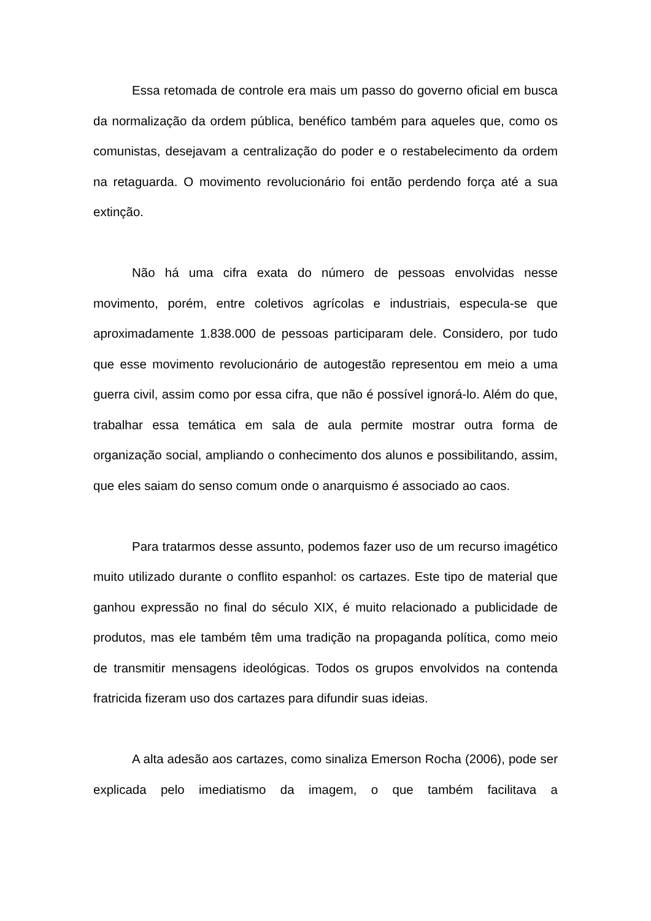Essa retomada de controle era mais um passo do governo oficial em busca da normalização da ordem pública, benéfico também para aqueles que, como os comunistas, desejavam a centralização do poder e o restabelecimento da ordem na retaguarda. O movimento revolucionário foi então perdendo força até a sua extinção.
Não há uma cifra exata do número de pessoas envolvidas nesse movimento, porém, entre coletivos agrícolas e industriais, especula-se que aproximadamente 1.838.000 de pessoas participaram dele. Considero, por tudo que esse movimento revolucionário de autogestão representou em meio a uma guerra civil, assim como por essa cifra, que não é possível ignorá-lo. Além do que, trabalhar essa temática em sala de aula permite mostrar outra forma de organização social, ampliando o conhecimento dos alunos e possibilitando, assim, que eles saiam do senso comum onde o anarquismo é associado ao caos.
Para tratarmos desse assunto, podemos fazer uso de um recurso imagético muito utilizado durante o conflito espanhol: os cartazes. Este tipo de material que ganhou expressão no final do século XIX, é muito relacionado a publicidade de produtos, mas ele também têm uma tradição na propaganda política, como meio de transmitir mensagens ideológicas. Todos os grupos envolvidos na contenda fratricida fizeram uso dos cartazes para difundir suas ideias.
A alta adesão aos cartazes, como sinaliza Emerson Rocha (2006), pode ser explicada pelo imediatismo da imagem, o que também facilitava a